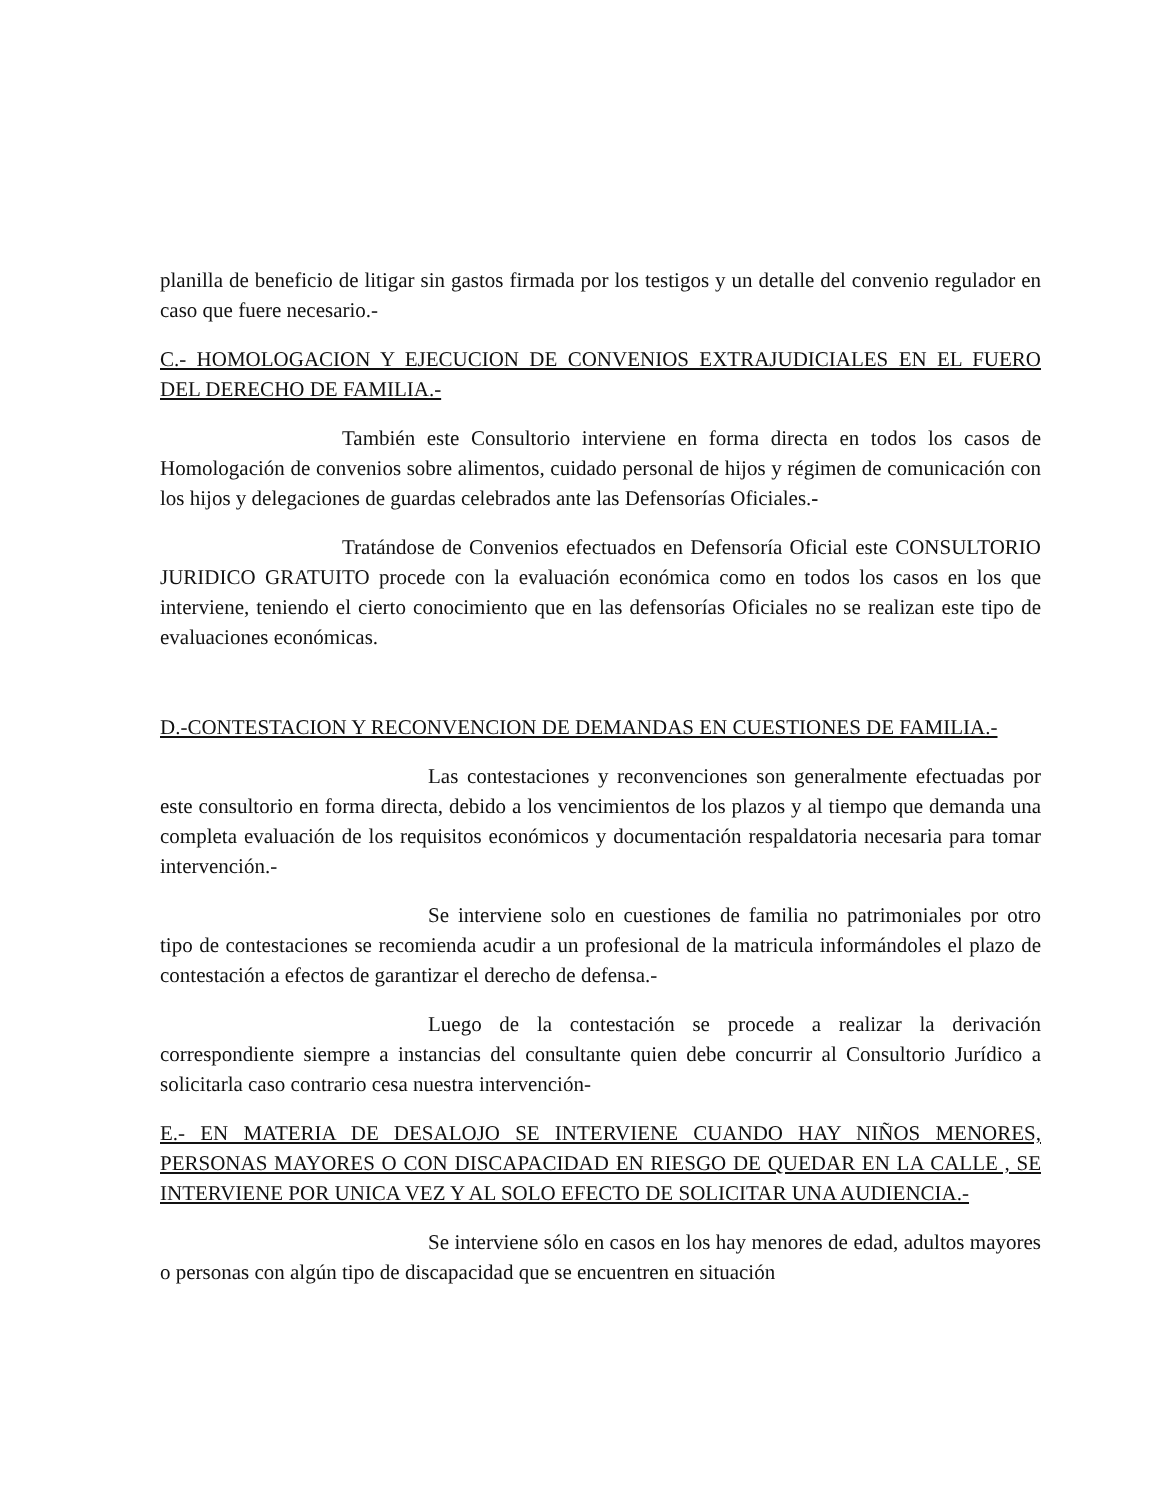planilla de beneficio de litigar sin gastos firmada por los testigos y un detalle del convenio regulador en caso que fuere necesario.-
C.- HOMOLOGACION Y EJECUCION DE CONVENIOS EXTRAJUDICIALES EN EL FUERO DEL DERECHO DE FAMILIA.-
También este Consultorio interviene en forma directa en todos los casos de Homologación de convenios sobre alimentos, cuidado personal de hijos y régimen de comunicación con los hijos y delegaciones de guardas celebrados ante las Defensorías Oficiales.-
Tratándose de Convenios efectuados en Defensoría Oficial este CONSULTORIO JURIDICO GRATUITO procede con la evaluación económica como en todos los casos en los que interviene, teniendo el cierto conocimiento que en las defensorías Oficiales no se realizan este tipo de evaluaciones económicas.
D.-CONTESTACION Y RECONVENCION DE DEMANDAS EN CUESTIONES DE FAMILIA.-
Las contestaciones y reconvenciones son generalmente efectuadas por este consultorio en forma directa, debido a los vencimientos de los plazos y al tiempo que demanda una completa evaluación de los requisitos económicos y documentación respaldatoria necesaria para tomar intervención.-
Se interviene solo en cuestiones de familia no patrimoniales por otro tipo de contestaciones se recomienda acudir a un profesional de la matricula informándoles el plazo de contestación a efectos de garantizar el derecho de defensa.-
Luego de la contestación se procede a realizar la derivación correspondiente siempre a instancias del consultante quien debe concurrir al Consultorio Jurídico a solicitarla caso contrario cesa nuestra intervención-
E.- EN MATERIA DE DESALOJO SE INTERVIENE CUANDO HAY NIÑOS MENORES, PERSONAS MAYORES O CON DISCAPACIDAD EN RIESGO DE QUEDAR EN LA CALLE , SE INTERVIENE POR UNICA VEZ Y AL SOLO EFECTO DE SOLICITAR UNA AUDIENCIA.-
Se interviene sólo en casos en los hay menores de edad, adultos mayores o personas con algún tipo de discapacidad que se encuentren en situación